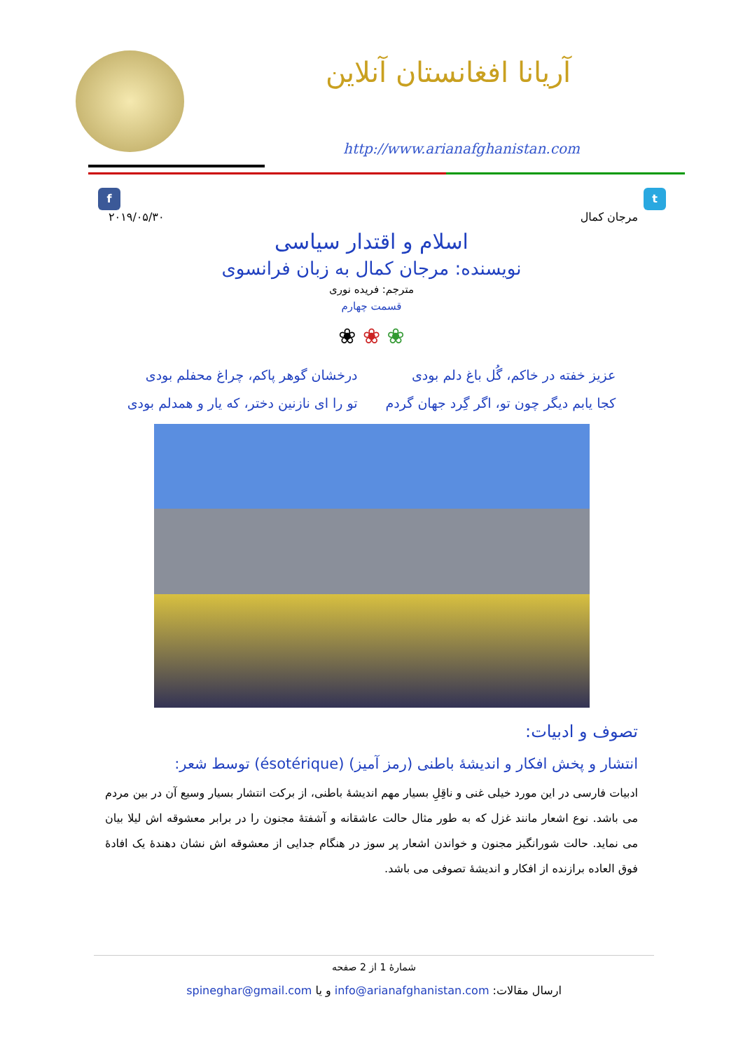آریانا افغانستان آنلاین
http://www.arianafghanistan.com
f t
۲۰۱۹/۰۵/۳۰ مرجان کمال
اسلام و اقتدار سیاسی
نویسنده: مرجان کمال به زبان فرانسوی
مترجم: فریده نوری
قسمت چهارم
❀ ❀ ❀
عزیز خفته در خاکم، گُل باغ دلم بودی
کجا یابم دیگر چون تو، اگر گِرد جهان گردم
درخشان گوهر پاکم، چراغ محفلم بودی
تو را ای نازنین دختر، که یار و همدلم بودی
تصوف و ادبیات:
انتشار و پخش افکار و اندیشهٔ باطنی (رمز آمیز) (ésotérique) توسط شعر:
ادبیات فارسی در این مورد خیلی غنی و ناقِلِ بسیار مهم اندیشهٔ باطنی، از برکت انتشار بسیار وسیع آن در بین مردم می باشد. نوع اشعار مانند غزل که به طور مثال حالت عاشقانه و آشفتهٔ مجنون را در برابر معشوقه اش لیلا بیان می نماید. حالت شورانگیز مجنون و خواندن اشعار پر سوز در هنگام جدایی از معشوقه اش نشان دهندهٔ یک افادهٔ فوق العاده برازنده از افکار و اندیشهٔ تصوفی می باشد.
شمارهٔ 1 از 2 صفحه
ارسال مقالات: info@arianafghanistan.com و یا spineghar@gmail.com